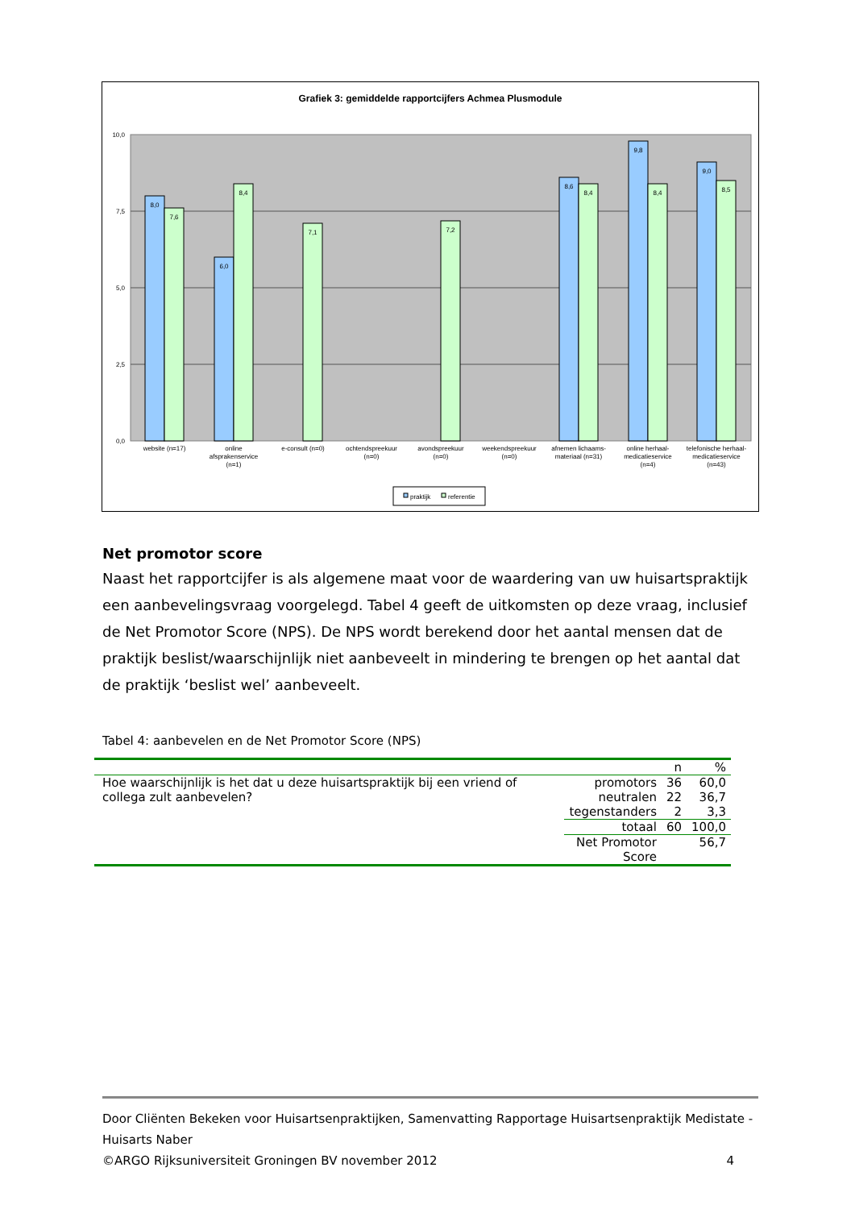Grafiek 3: gemiddelde rapportcijfers Achmea Plusmodule
10,0
7,5
5,0
2,5
0,0
8,0
7,6
6,0
8,4
7,1
7,2
8,6
8,4
9,8
8,4
9,0
8,5
website (n=17)
online
afsprakenservice
(n=1)
e-consult (n=0)
ochtendspreekuur
(n=0)
avondspreekuur
(n=0)
weekendspreekuur
(n=0)
afnemen lichaams-
materiaal (n=31)
online herhaal-
medicatieservice
(n=4)
telefonische herhaal-
medicatieservice
(n=43)
praktijk
referentie
Net promotor score
Naast het rapportcijfer is als algemene maat voor de waardering van uw huisartspraktijk een aanbevelingsvraag voorgelegd. Tabel 4 geeft de uitkomsten op deze vraag, inclusief de Net Promotor Score (NPS). De NPS wordt berekend door het aantal mensen dat de praktijk beslist/waarschijnlijk niet aanbeveelt in mindering te brengen op het aantal dat de praktijk ‘beslist wel’ aanbeveelt.
Tabel 4: aanbevelen en de Net Promotor Score (NPS)
| | | n | % |
| Hoe waarschijnlijk is het dat u deze huisartspraktijk bij een vriend of collega zult aanbevelen? | promotors | 36 | 60,0 |
| | neutralen | 22 | 36,7 |
| | tegenstanders | 2 | 3,3 |
| | totaal | 60 | 100,0 |
| | Net Promotor Score | | 56,7 |
Door Cliënten Bekeken voor Huisartsenpraktijken, Samenvatting Rapportage Huisartsenpraktijk Medistate - Huisarts Naber
©ARGO Rijksuniversiteit Groningen BV november 2012 4